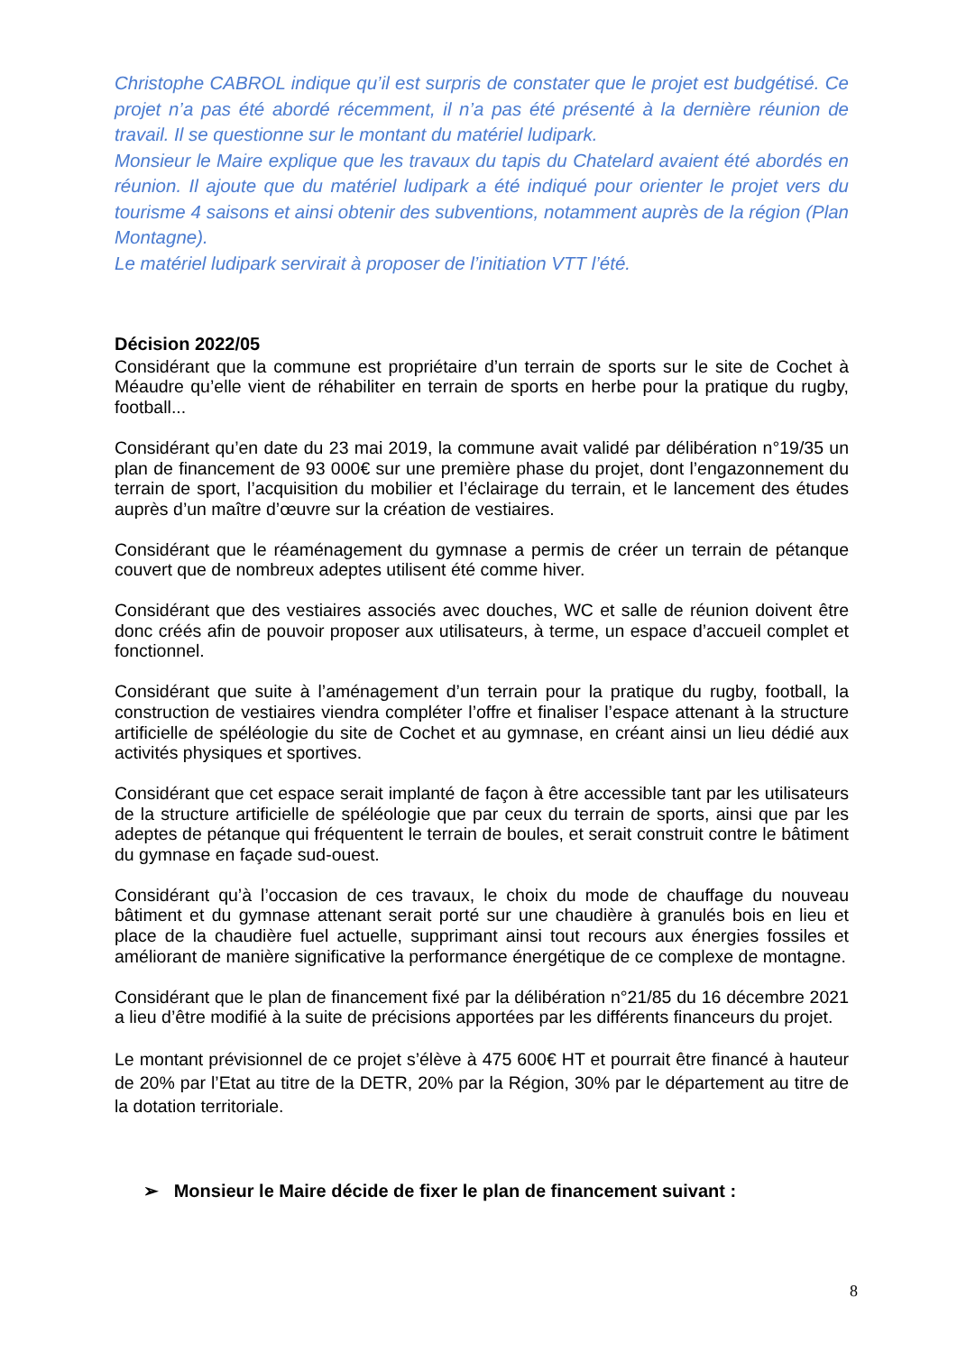Christophe CABROL indique qu’il est surpris de constater que le projet est budgétisé. Ce projet n’a pas été abordé récemment, il n’a pas été présenté à la dernière réunion de travail. Il se questionne sur le montant du matériel ludipark.
Monsieur le Maire explique que les travaux du tapis du Chatelard avaient été abordés en réunion. Il ajoute que du matériel ludipark a été indiqué pour orienter le projet vers du tourisme 4 saisons et ainsi obtenir des subventions, notamment auprès de la région (Plan Montagne).
Le matériel ludipark servirait à proposer de l’initiation VTT l’été.
Décision 2022/05
Considérant que la commune est propriétaire d’un terrain de sports sur le site de Cochet à Méaudre qu’elle vient de réhabiliter en terrain de sports en herbe pour la pratique du rugby, football...
Considérant qu’en date du 23 mai 2019, la commune avait validé par délibération n°19/35 un plan de financement de 93 000€ sur une première phase du projet, dont l’engazonnement du terrain de sport, l’acquisition du mobilier et l’éclairage du terrain, et le lancement des études auprès d’un maître d’œuvre sur la création de vestiaires.
Considérant que le réaménagement du gymnase a permis de créer un terrain de pétanque couvert que de nombreux adeptes utilisent été comme hiver.
Considérant que des vestiaires associés avec douches, WC et salle de réunion doivent être donc créés afin de pouvoir proposer aux utilisateurs, à terme, un espace d’accueil complet et fonctionnel.
Considérant que suite à l’aménagement d’un terrain pour la pratique du rugby, football, la construction de vestiaires viendra compléter l’offre et finaliser l’espace attenant à la structure artificielle de spéléologie du site de Cochet et au gymnase, en créant ainsi un lieu dédié aux activités physiques et sportives.
Considérant que cet espace serait implanté de façon à être accessible tant par les utilisateurs de la structure artificielle de spéléologie que par ceux du terrain de sports, ainsi que par les adeptes de pétanque qui fréquentent le terrain de boules, et serait construit contre le bâtiment du gymnase en façade sud-ouest.
Considérant qu’à l’occasion de ces travaux, le choix du mode de chauffage du nouveau bâtiment et du gymnase attenant serait porté sur une chaudière à granulés bois en lieu et place de la chaudière fuel actuelle, supprimant ainsi tout recours aux énergies fossiles et améliorant de manière significative la performance énergétique de ce complexe de montagne.
Considérant que le plan de financement fixé par la délibération n°21/85 du 16 décembre 2021 a lieu d’être modifié à la suite de précisions apportées par les différents financeurs du projet.
Le montant prévisionnel de ce projet s’élève à 475 600€ HT et pourrait être financé à hauteur de 20% par l’Etat au titre de la DETR, 20% par la Région, 30% par le département au titre de la dotation territoriale.
➢ Monsieur le Maire décide de fixer le plan de financement suivant :
8